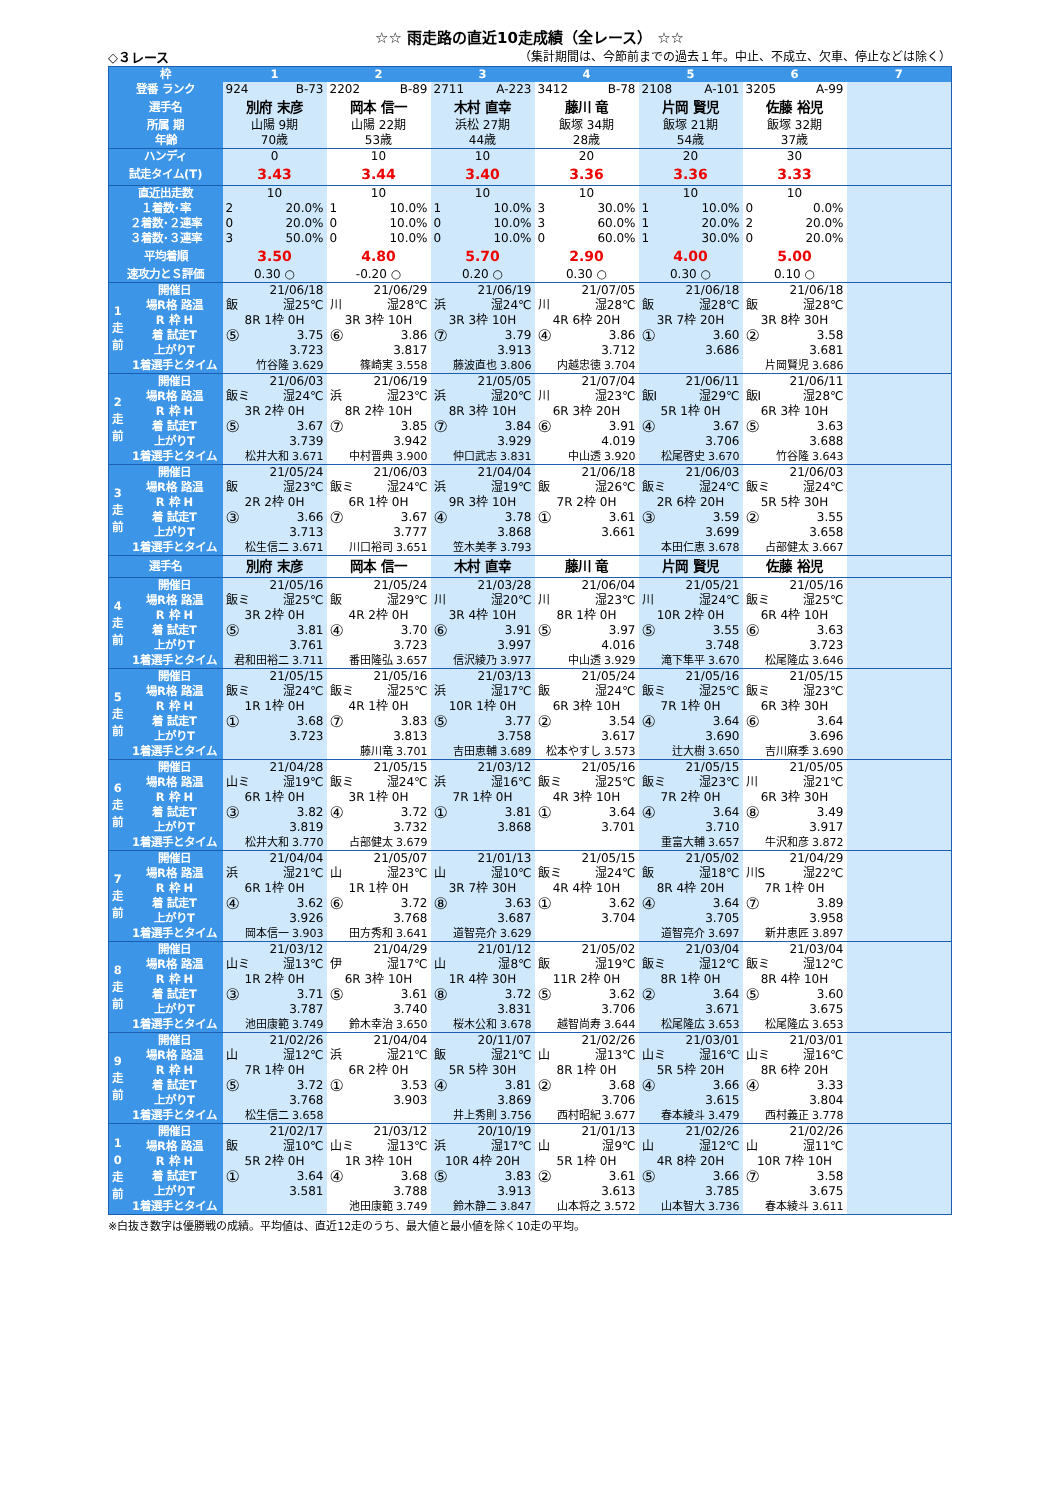☆☆ 雨走路の直近10走成績（全レース） ☆☆
◇３レース （集計期間は、今節前までの過去１年。中止、不成立、欠車、停止などは除く）
| 枠 | | 1 | 2 | 3 | 4 | 5 | 6 | 7 |
| --- | --- | --- | --- | --- | --- | --- | --- | --- |
| 登番 ランク | | 924 B-73 | 2202 B-89 | 2711 A-223 | 3412 B-78 | 2108 A-101 | 3205 A-99 | |
| 選手名 | | 別府 末彦 | 岡本 信一 | 木村 直幸 | 藤川 竜 | 片岡 賢児 | 佐藤 裕児 | |
| 所属 期 | | 山陽 9期 | 山陽 22期 | 浜松 27期 | 飯塚 34期 | 飯塚 21期 | 飯塚 32期 | |
| 年齢 | | 70歳 | 53歳 | 44歳 | 28歳 | 54歳 | 37歳 | |
| ハンディ | | 0 | 10 | 10 | 20 | 20 | 30 | |
| 試走タイム(T) | | 3.43 | 3.44 | 3.40 | 3.36 | 3.36 | 3.33 | |
| 直近出走数 | | 10 | 10 | 10 | 10 | 10 | 10 | |
| １着数･率 | | 2 20.0% | 1 10.0% | 1 10.0% | 3 30.0% | 1 10.0% | 0 0.0% | |
| ２着数･２連率 | | 0 20.0% | 0 10.0% | 0 10.0% | 3 60.0% | 1 20.0% | 2 20.0% | |
| ３着数･３連率 | | 3 50.0% | 0 10.0% | 0 10.0% | 0 60.0% | 1 30.0% | 0 20.0% | |
| 平均着順 | | 3.50 | 4.80 | 5.70 | 2.90 | 4.00 | 5.00 | |
| 速攻力とＳ評価 | | 0.30 ○ | -0.20 ○ | 0.20 ○ | 0.30 ○ | 0.30 ○ | 0.10 ○ | |
| 1 走 前 | 開催日 | 21/06/18 | 21/06/29 | 21/06/19 | 21/07/05 | 21/06/18 | 21/06/18 | |
| | 場R格 路温 | 飯 湿25℃ | 川 湿28℃ | 浜 湿24℃ | 川 湿28℃ | 飯 湿28℃ | 飯 湿28℃ | |
| | R 枠 H | 8R 1枠 0H | 3R 3枠 10H | 3R 3枠 10H | 4R 6枠 20H | 3R 7枠 20H | 3R 8枠 30H | |
| | 着 試走T 上がりT | ⑤ 3.75 3.723 | ⑥ 3.86 3.817 | ⑦ 3.79 3.913 | ④ 3.86 3.712 | ① 3.60 3.686 | ② 3.58 3.681 | |
| | 1着選手とタイム | 竹谷隆 3.629 | 篠崎実 3.558 | 藤波直也 3.806 | 内越忠徳 3.704 | | 片岡賢児 3.686 | |
| 2 走 前 | 開催日 | 21/06/03 | 21/06/19 | 21/05/05 | 21/07/04 | 21/06/11 | 21/06/11 | |
| | 場R格 路温 | 飯ミ 湿24℃ | 浜 湿23℃ | 浜 湿20℃ | 川 湿23℃ | 飯I 湿29℃ | 飯I 湿28℃ | |
| | R 枠 H | 3R 2枠 0H | 8R 2枠 10H | 8R 3枠 10H | 6R 3枠 20H | 5R 1枠 0H | 6R 3枠 10H | |
| | 着 試走T 上がりT | ⑤ 3.67 3.739 | ⑦ 3.85 3.942 | ⑦ 3.84 3.929 | ⑥ 3.91 4.019 | ④ 3.67 3.706 | ⑤ 3.63 3.688 | |
| | 1着選手とタイム | 松井大和 3.671 | 中村晋典 3.900 | 仲口武志 3.831 | 中山透 3.920 | 松尾啓史 3.670 | 竹谷隆 3.643 | |
| 3 走 前 | 開催日 | 21/05/24 | 21/06/03 | 21/04/04 | 21/06/18 | 21/06/03 | 21/06/03 | |
| | 場R格 路温 | 飯 湿23℃ | 飯ミ 湿24℃ | 浜 湿19℃ | 飯 湿26℃ | 飯ミ 湿24℃ | 飯ミ 湿24℃ | |
| | R 枠 H | 2R 2枠 0H | 6R 1枠 0H | 9R 3枠 10H | 7R 2枠 0H | 2R 6枠 20H | 5R 5枠 30H | |
| | 着 試走T 上がりT | ③ 3.66 3.713 | ⑦ 3.67 3.777 | ④ 3.78 3.868 | ① 3.61 3.661 | ③ 3.59 3.699 | ② 3.55 3.658 | |
| | 1着選手とタイム | 松生信二 3.671 | 川口裕司 3.651 | 笠木美孝 3.793 | | 本田仁恵 3.678 | 占部健太 3.667 | |
| 選手名 | | 別府 末彦 | 岡本 信一 | 木村 直幸 | 藤川 竜 | 片岡 賢児 | 佐藤 裕児 | |
| 4 走 前 | 開催日 | 21/05/16 | 21/05/24 | 21/03/28 | 21/06/04 | 21/05/21 | 21/05/16 | |
| | 場R格 路温 | 飯ミ 湿25℃ | 飯 湿29℃ | 川 湿20℃ | 川 湿23℃ | 川 湿24℃ | 飯ミ 湿25℃ | |
| | R 枠 H | 3R 2枠 0H | 4R 2枠 0H | 3R 4枠 10H | 8R 1枠 0H | 10R 2枠 0H | 6R 4枠 10H | |
| | 着 試走T 上がりT | ⑤ 3.81 3.761 | ④ 3.70 3.723 | ⑥ 3.91 3.997 | ⑤ 3.97 4.016 | ⑤ 3.55 3.748 | ⑥ 3.63 3.723 | |
| | 1着選手とタイム | 君和田裕二 3.711 | 番田隆弘 3.657 | 信沢綾乃 3.977 | 中山透 3.929 | 滝下隼平 3.670 | 松尾隆広 3.646 | |
| 5 走 前 | 開催日 | 21/05/15 | 21/05/16 | 21/03/13 | 21/05/24 | 21/05/16 | 21/05/15 | |
| | 場R格 路温 | 飯ミ 湿24℃ | 飯ミ 湿25℃ | 浜 湿17℃ | 飯 湿24℃ | 飯ミ 湿25℃ | 飯ミ 湿23℃ | |
| | R 枠 H | 1R 1枠 0H | 4R 1枠 0H | 10R 1枠 0H | 6R 3枠 10H | 7R 1枠 0H | 6R 3枠 30H | |
| | 着 試走T 上がりT | ① 3.68 3.723 | ⑦ 3.83 3.813 | ⑤ 3.77 3.758 | ② 3.54 3.617 | ④ 3.64 3.690 | ⑥ 3.64 3.696 | |
| | 1着選手とタイム | | 藤川竜 3.701 | 吉田恵輔 3.689 | 松本やすし 3.573 | 辻大樹 3.650 | 吉川麻季 3.690 | |
| 6 走 前 | 開催日 | 21/04/28 | 21/05/15 | 21/03/12 | 21/05/16 | 21/05/15 | 21/05/05 | |
| | 場R格 路温 | 山ミ 湿19℃ | 飯ミ 湿24℃ | 浜 湿16℃ | 飯ミ 湿25℃ | 飯ミ 湿23℃ | 川 湿21℃ | |
| | R 枠 H | 6R 1枠 0H | 3R 1枠 0H | 7R 1枠 0H | 4R 3枠 10H | 7R 2枠 0H | 6R 3枠 30H | |
| | 着 試走T 上がりT | ③ 3.82 3.819 | ④ 3.72 3.732 | ① 3.81 3.868 | ① 3.64 3.701 | ④ 3.64 3.710 | ⑧ 3.49 3.917 | |
| | 1着選手とタイム | 松井大和 3.770 | 占部健太 3.679 | | | 重富大輔 3.657 | 牛沢和彦 3.872 | |
| 7 走 前 | 開催日 | 21/04/04 | 21/05/07 | 21/01/13 | 21/05/15 | 21/05/02 | 21/04/29 | |
| | 場R格 路温 | 浜 湿21℃ | 山 湿23℃ | 山 湿10℃ | 飯ミ 湿24℃ | 飯 湿18℃ | 川S 湿22℃ | |
| | R 枠 H | 6R 1枠 0H | 1R 1枠 0H | 3R 7枠 30H | 4R 4枠 10H | 8R 4枠 20H | 7R 1枠 0H | |
| | 着 試走T 上がりT | ④ 3.62 3.926 | ⑥ 3.72 3.768 | ⑧ 3.63 3.687 | ① 3.62 3.704 | ④ 3.64 3.705 | ⑦ 3.89 3.958 | |
| | 1着選手とタイム | 岡本信一 3.903 | 田方秀和 3.641 | 道智亮介 3.629 | | 道智亮介 3.697 | 新井恵匠 3.897 | |
| 8 走 前 | 開催日 | 21/03/12 | 21/04/29 | 21/01/12 | 21/05/02 | 21/03/04 | 21/03/04 | |
| | 場R格 路温 | 山ミ 湿13℃ | 伊 湿17℃ | 山 湿8℃ | 飯 湿19℃ | 飯ミ 湿12℃ | 飯ミ 湿12℃ | |
| | R 枠 H | 1R 2枠 0H | 6R 3枠 10H | 1R 4枠 30H | 11R 2枠 0H | 8R 1枠 0H | 8R 4枠 10H | |
| | 着 試走T 上がりT | ③ 3.71 3.787 | ⑤ 3.61 3.740 | ⑧ 3.72 3.831 | ⑤ 3.62 3.706 | ② 3.64 3.671 | ⑤ 3.60 3.675 | |
| | 1着選手とタイム | 池田康範 3.749 | 鈴木幸治 3.650 | 桜木公和 3.678 | 越智尚寿 3.644 | 松尾隆広 3.653 | 松尾隆広 3.653 | |
| 9 走 前 | 開催日 | 21/02/26 | 21/04/04 | 20/11/07 | 21/02/26 | 21/03/01 | 21/03/01 | |
| | 場R格 路温 | 山 湿12℃ | 浜 湿21℃ | 飯 湿21℃ | 山 湿13℃ | 山ミ 湿16℃ | 山ミ 湿16℃ | |
| | R 枠 H | 7R 1枠 0H | 6R 2枠 0H | 5R 5枠 30H | 8R 1枠 0H | 5R 5枠 20H | 8R 6枠 20H | |
| | 着 試走T 上がりT | ⑤ 3.72 3.768 | ① 3.53 3.903 | ④ 3.81 3.869 | ② 3.68 3.706 | ④ 3.66 3.615 | ④ 3.33 3.804 | |
| | 1着選手とタイム | 松生信二 3.658 | | 井上秀則 3.756 | 西村昭紀 3.677 | 春本綾斗 3.479 | 西村義正 3.778 | |
| 1 0 走 前 | 開催日 | 21/02/17 | 21/03/12 | 20/10/19 | 21/01/13 | 21/02/26 | 21/02/26 | |
| | 場R格 路温 | 飯 湿10℃ | 山ミ 湿13℃ | 浜 湿17℃ | 山 湿9℃ | 山 湿12℃ | 山 湿11℃ | |
| | R 枠 H | 5R 2枠 0H | 1R 3枠 10H | 10R 4枠 20H | 5R 1枠 0H | 4R 8枠 20H | 10R 7枠 10H | |
| | 着 試走T 上がりT | ① 3.64 3.581 | ④ 3.68 3.788 | ⑤ 3.83 3.913 | ② 3.61 3.613 | ⑤ 3.66 3.785 | ⑦ 3.58 3.675 | |
| | 1着選手とタイム | | 池田康範 3.749 | 鈴木静二 3.847 | 山本将之 3.572 | 山本智大 3.736 | 春本綾斗 3.611 | |
※白抜き数字は優勝戦の成績。平均値は、直近12走のうち、最大値と最小値を除く10走の平均。